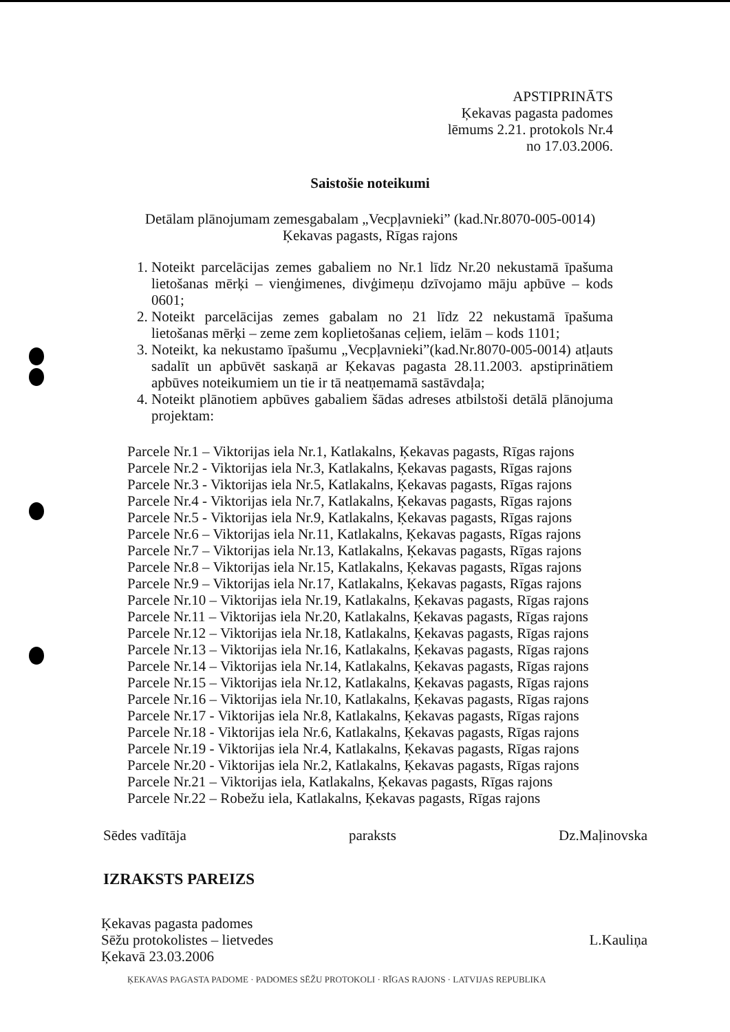APSTIPRINĀTS
Ķekavas pagasta padomes
lēmums 2.21. protokols Nr.4
no 17.03.2006.
Saistošie noteikumi
Detālam plānojumam zemesgabalam „Vecpļavnieki” (kad.Nr.8070-005-0014)
Ķekavas pagasts, Rīgas rajons
1. Noteikt parcelācijas zemes gabaliem no Nr.1 līdz Nr.20 nekustamā īpašuma lietošanas mērķi – vienģimenes, divģimeņu dzīvojamo māju apbūve – kods 0601;
2. Noteikt parcelācijas zemes gabalam no 21 līdz 22 nekustamā īpašuma lietošanas mērķi – zeme zem koplietošanas ceļiem, ielām – kods 1101;
3. Noteikt, ka nekustamo īpašumu „Vecpļavnieki”(kad.Nr.8070-005-0014) atļauts sadalīt un apbūvēt saskaņā ar Ķekavas pagasta 28.11.2003. apstiprinātiem apbūves noteikumiem un tie ir tā neatņemamā sastāvdaļa;
4. Noteikt plānotiem apbūves gabaliem šādas adreses atbilstoši detālā plānojuma projektam:
Parcele Nr.1 – Viktorijas iela Nr.1, Katlakalns, Ķekavas pagasts, Rīgas rajons
Parcele Nr.2 - Viktorijas iela Nr.3, Katlakalns, Ķekavas pagasts, Rīgas rajons
Parcele Nr.3 - Viktorijas iela Nr.5, Katlakalns, Ķekavas pagasts, Rīgas rajons
Parcele Nr.4 - Viktorijas iela Nr.7, Katlakalns, Ķekavas pagasts, Rīgas rajons
Parcele Nr.5 - Viktorijas iela Nr.9, Katlakalns, Ķekavas pagasts, Rīgas rajons
Parcele Nr.6 – Viktorijas iela Nr.11, Katlakalns, Ķekavas pagasts, Rīgas rajons
Parcele Nr.7 – Viktorijas iela Nr.13, Katlakalns, Ķekavas pagasts, Rīgas rajons
Parcele Nr.8 – Viktorijas iela Nr.15, Katlakalns, Ķekavas pagasts, Rīgas rajons
Parcele Nr.9 – Viktorijas iela Nr.17, Katlakalns, Ķekavas pagasts, Rīgas rajons
Parcele Nr.10 – Viktorijas iela Nr.19, Katlakalns, Ķekavas pagasts, Rīgas rajons
Parcele Nr.11 – Viktorijas iela Nr.20, Katlakalns, Ķekavas pagasts, Rīgas rajons
Parcele Nr.12 – Viktorijas iela Nr.18, Katlakalns, Ķekavas pagasts, Rīgas rajons
Parcele Nr.13 – Viktorijas iela Nr.16, Katlakalns, Ķekavas pagasts, Rīgas rajons
Parcele Nr.14 – Viktorijas iela Nr.14, Katlakalns, Ķekavas pagasts, Rīgas rajons
Parcele Nr.15 – Viktorijas iela Nr.12, Katlakalns, Ķekavas pagasts, Rīgas rajons
Parcele Nr.16 – Viktorijas iela Nr.10, Katlakalns, Ķekavas pagasts, Rīgas rajons
Parcele Nr.17 - Viktorijas iela Nr.8, Katlakalns, Ķekavas pagasts, Rīgas rajons
Parcele Nr.18 - Viktorijas iela Nr.6, Katlakalns, Ķekavas pagasts, Rīgas rajons
Parcele Nr.19 - Viktorijas iela Nr.4, Katlakalns, Ķekavas pagasts, Rīgas rajons
Parcele Nr.20 - Viktorijas iela Nr.2, Katlakalns, Ķekavas pagasts, Rīgas rajons
Parcele Nr.21 – Viktorijas iela, Katlakalns, Ķekavas pagasts, Rīgas rajons
Parcele Nr.22 – Robežu iela, Katlakalns, Ķekavas pagasts, Rīgas rajons
Sēdes vadītāja paraksts Dz.Maļinovska
IZRAKSTS PAREIZS
Ķekavas pagasta padomes
Sēžu protokolistes – lietvedes
Ķekavā 23.03.2006 L.Kauliņa
ĶEKAVAS PAGASTA PADOME · PADOMES SĒŽU PROTOKOLI · RĪGAS RAJONS · LATVIJAS REPUBLIKA